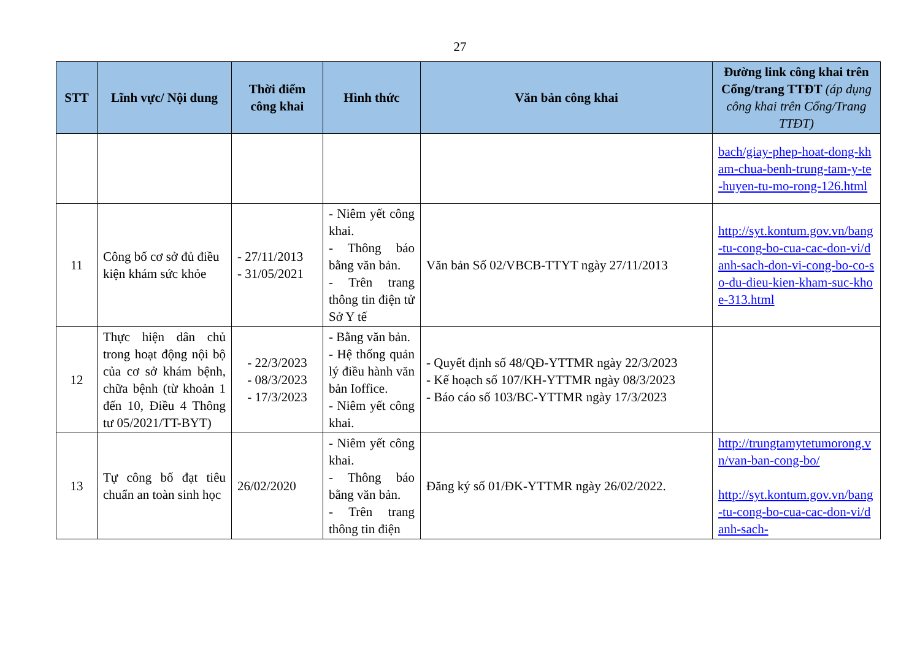27
| STT | Lĩnh vực/ Nội dung | Thời điểm công khai | Hình thức | Văn bản công khai | Đường link công khai trên Cổng/trang TTĐT (áp dụng công khai trên Cổng/Trang TTĐT) |
| --- | --- | --- | --- | --- | --- |
| | | | | | bach/giay-phep-hoat-dong-kham-chua-benh-trung-tam-y-te-huyen-tu-mo-rong-126.html |
| 11 | Công bố cơ sở đủ điều kiện khám sức khỏe | - 27/11/2013 - 31/05/2021 | - Niêm yết công khai. - Thông báo bằng văn bản. - Trên trang thông tin điện tử Sở Y tế | Văn bản Số 02/VBCB-TTYT ngày 27/11/2013 | http://syt.kontum.gov.vn/bang-tu-cong-bo-cua-cac-don-vi/danh-sach-don-vi-cong-bo-co-so-du-dieu-kien-kham-suc-khoe-313.html |
| 12 | Thực hiện dân chủ trong hoạt động nội bộ của cơ sở khám bệnh, chữa bệnh (từ khoản 1 đến 10, Điều 4 Thông tư 05/2021/TT-BYT) | - 22/3/2023 - 08/3/2023 - 17/3/2023 | - Bằng văn bản. - Hệ thống quản lý điều hành văn bản Ioffice. - Niêm yết công khai. | - Quyết định số 48/QĐ-YTTMR ngày 22/3/2023 - Kế hoạch số 107/KH-YTTMR ngày 08/3/2023 - Báo cáo số 103/BC-YTTMR ngày 17/3/2023 | |
| 13 | Tự công bố đạt tiêu chuẩn an toàn sinh học | 26/02/2020 | - Niêm yết công khai. - Thông báo bằng văn bản. - Trên trang thông tin điện | Đăng ký số 01/ĐK-YTTMR ngày 26/02/2022. | http://trungtamytetumorong.vn/van-ban-cong-bo/ http://syt.kontum.gov.vn/bang-tu-cong-bo-cua-cac-don-vi/danh-sach- |